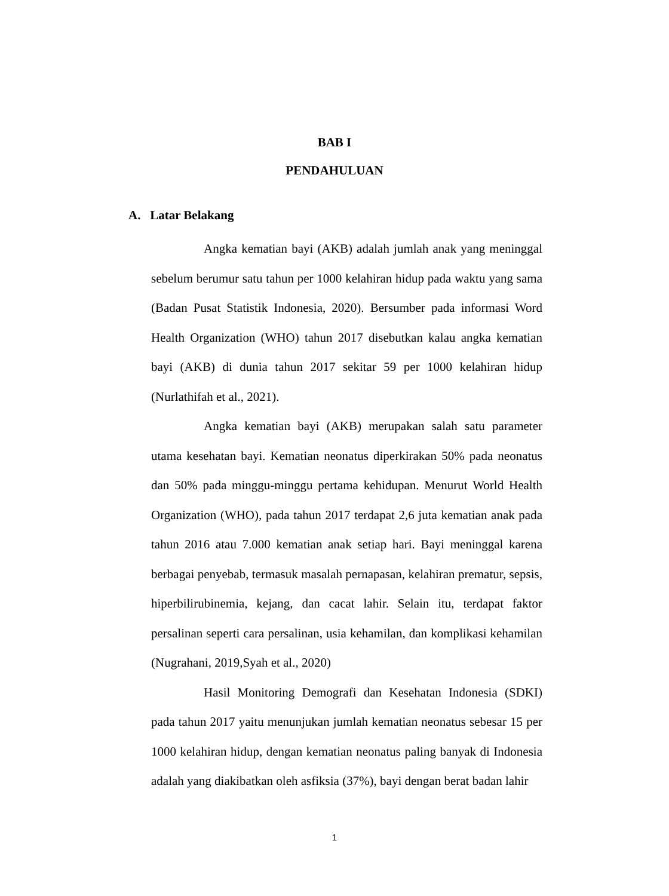BAB I
PENDAHULUAN
A. Latar Belakang
Angka kematian bayi (AKB) adalah jumlah anak yang meninggal sebelum berumur satu tahun per 1000 kelahiran hidup pada waktu yang sama (Badan Pusat Statistik Indonesia, 2020). Bersumber pada informasi Word Health Organization (WHO) tahun 2017 disebutkan kalau angka kematian bayi (AKB) di dunia tahun 2017 sekitar 59 per 1000 kelahiran hidup (Nurlathifah et al., 2021).
Angka kematian bayi (AKB) merupakan salah satu parameter utama kesehatan bayi. Kematian neonatus diperkirakan 50% pada neonatus dan 50% pada minggu-minggu pertama kehidupan. Menurut World Health Organization (WHO), pada tahun 2017 terdapat 2,6 juta kematian anak pada tahun 2016 atau 7.000 kematian anak setiap hari. Bayi meninggal karena berbagai penyebab, termasuk masalah pernapasan, kelahiran prematur, sepsis, hiperbilirubinemia, kejang, dan cacat lahir. Selain itu, terdapat faktor persalinan seperti cara persalinan, usia kehamilan, dan komplikasi kehamilan (Nugrahani, 2019,Syah et al., 2020)
Hasil Monitoring Demografi dan Kesehatan Indonesia (SDKI) pada tahun 2017 yaitu menunjukan jumlah kematian neonatus sebesar 15 per 1000 kelahiran hidup, dengan kematian neonatus paling banyak di Indonesia adalah yang diakibatkan oleh asfiksia (37%), bayi dengan berat badan lahir
1